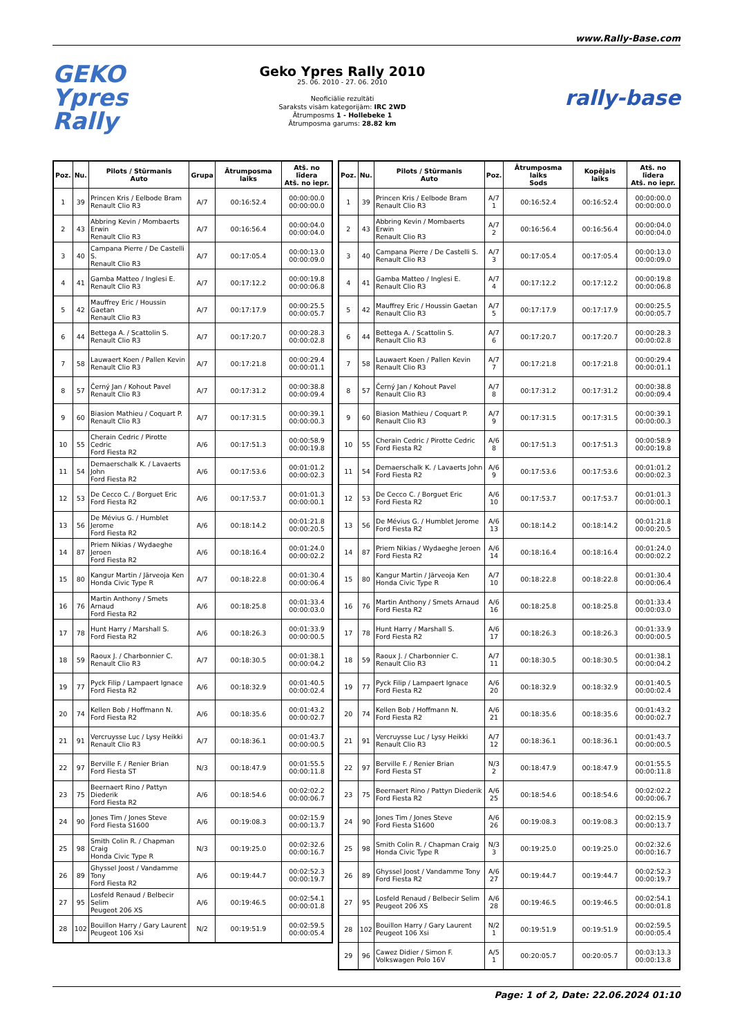www.Rally-Base.com
GEKO
Ypres
Rally
Geko Ypres Rally 2010
25. 06. 2010 - 27. 06. 2010
Neoficiālie rezultāti
Saraksts visām kategorijām: IRC 2WD
Ātrumposms 1 - Hollebeke 1
Ātrumposma garums: 28.82 km
rally-base
| Poz. | Nu. | Pilots / Stūrmanis Auto | Grupa | Ātrumposma laiks | Atš. no līdera Atš. no iepr. |
| --- | --- | --- | --- | --- | --- |
| 1 | 39 | Princen Kris / Eelbode Bram Renault Clio R3 | A/7 | 00:16:52.4 | 00:00:00.0 00:00:00.0 |
| 2 | 43 | Abbring Kevin / Mombaerts Erwin Renault Clio R3 | A/7 | 00:16:56.4 | 00:00:04.0 00:00:04.0 |
| 3 | 40 | Campana Pierre / De Castelli S. Renault Clio R3 | A/7 | 00:17:05.4 | 00:00:13.0 00:00:09.0 |
| 4 | 41 | Gamba Matteo / Inglesi E. Renault Clio R3 | A/7 | 00:17:12.2 | 00:00:19.8 00:00:06.8 |
| 5 | 42 | Mauffrey Eric / Houssin Gaetan Renault Clio R3 | A/7 | 00:17:17.9 | 00:00:25.5 00:00:05.7 |
| 6 | 44 | Bettega A. / Scattolin S. Renault Clio R3 | A/7 | 00:17:20.7 | 00:00:28.3 00:00:02.8 |
| 7 | 58 | Lauwaert Koen / Pallen Kevin Renault Clio R3 | A/7 | 00:17:21.8 | 00:00:29.4 00:00:01.1 |
| 8 | 57 | Černý Jan / Kohout Pavel Renault Clio R3 | A/7 | 00:17:31.2 | 00:00:38.8 00:00:09.4 |
| 9 | 60 | Biasion Mathieu / Coquart P. Renault Clio R3 | A/7 | 00:17:31.5 | 00:00:39.1 00:00:00.3 |
| 10 | 55 | Cherain Cedric / Pirotte Cedric Ford Fiesta R2 | A/6 | 00:17:51.3 | 00:00:58.9 00:00:19.8 |
| 11 | 54 | Demaerschalk K. / Lavaerts John Ford Fiesta R2 | A/6 | 00:17:53.6 | 00:01:01.2 00:00:02.3 |
| 12 | 53 | De Cecco C. / Borguet Eric Ford Fiesta R2 | A/6 | 00:17:53.7 | 00:01:01.3 00:00:00.1 |
| 13 | 56 | De Mévius G. / Humblet Jerome Ford Fiesta R2 | A/6 | 00:18:14.2 | 00:01:21.8 00:00:20.5 |
| 14 | 87 | Priem Nikias / Wydaeghe Jeroen Ford Fiesta R2 | A/6 | 00:18:16.4 | 00:01:24.0 00:00:02.2 |
| 15 | 80 | Kangur Martin / Järveoja Ken Honda Civic Type R | A/7 | 00:18:22.8 | 00:01:30.4 00:00:06.4 |
| 16 | 76 | Martin Anthony / Smets Arnaud Ford Fiesta R2 | A/6 | 00:18:25.8 | 00:01:33.4 00:00:03.0 |
| 17 | 78 | Hunt Harry / Marshall S. Ford Fiesta R2 | A/6 | 00:18:26.3 | 00:01:33.9 00:00:00.5 |
| 18 | 59 | Raoux J. / Charbonnier C. Renault Clio R3 | A/7 | 00:18:30.5 | 00:01:38.1 00:00:04.2 |
| 19 | 77 | Pyck Filip / Lampaert Ignace Ford Fiesta R2 | A/6 | 00:18:32.9 | 00:01:40.5 00:00:02.4 |
| 20 | 74 | Kellen Bob / Hoffmann N. Ford Fiesta R2 | A/6 | 00:18:35.6 | 00:01:43.2 00:00:02.7 |
| 21 | 91 | Vercruysse Luc / Lysy Heikki Renault Clio R3 | A/7 | 00:18:36.1 | 00:01:43.7 00:00:00.5 |
| 22 | 97 | Berville F. / Renier Brian Ford Fiesta ST | N/3 | 00:18:47.9 | 00:01:55.5 00:00:11.8 |
| 23 | 75 | Beernaert Rino / Pattyn Diederik Ford Fiesta R2 | A/6 | 00:18:54.6 | 00:02:02.2 00:00:06.7 |
| 24 | 90 | Jones Tim / Jones Steve Ford Fiesta S1600 | A/6 | 00:19:08.3 | 00:02:15.9 00:00:13.7 |
| 25 | 98 | Smith Colin R. / Chapman Craig Honda Civic Type R | N/3 | 00:19:25.0 | 00:02:32.6 00:00:16.7 |
| 26 | 89 | Ghyssel Joost / Vandamme Tony Ford Fiesta R2 | A/6 | 00:19:44.7 | 00:02:52.3 00:00:19.7 |
| 27 | 95 | Losfeld Renaud / Belbecir Selim Peugeot 206 XS | A/6 | 00:19:46.5 | 00:02:54.1 00:00:01.8 |
| 28 | 102 | Bouillon Harry / Gary Laurent Peugeot 106 Xsi | N/2 | 00:19:51.9 | 00:02:59.5 00:00:05.4 |
| Poz. | Nu. | Pilots / Stūrmanis Auto | Poz. | Ātrumposma laiks Sods | Kopējais laiks | Atš. no līdera Atš. no iepr. |
| --- | --- | --- | --- | --- | --- | --- |
| 1 | 39 | Princen Kris / Eelbode Bram Renault Clio R3 | A/7 1 | 00:16:52.4 | 00:16:52.4 | 00:00:00.0 00:00:00.0 |
| 2 | 43 | Abbring Kevin / Mombaerts Erwin Renault Clio R3 | A/7 2 | 00:16:56.4 | 00:16:56.4 | 00:00:04.0 00:00:04.0 |
| 3 | 40 | Campana Pierre / De Castelli S. Renault Clio R3 | A/7 3 | 00:17:05.4 | 00:17:05.4 | 00:00:13.0 00:00:09.0 |
| 4 | 41 | Gamba Matteo / Inglesi E. Renault Clio R3 | A/7 4 | 00:17:12.2 | 00:17:12.2 | 00:00:19.8 00:00:06.8 |
| 5 | 42 | Mauffrey Eric / Houssin Gaetan Renault Clio R3 | A/7 5 | 00:17:17.9 | 00:17:17.9 | 00:00:25.5 00:00:05.7 |
| 6 | 44 | Bettega A. / Scattolin S. Renault Clio R3 | A/7 6 | 00:17:20.7 | 00:17:20.7 | 00:00:28.3 00:00:02.8 |
| 7 | 58 | Lauwaert Koen / Pallen Kevin Renault Clio R3 | A/7 7 | 00:17:21.8 | 00:17:21.8 | 00:00:29.4 00:00:01.1 |
| 8 | 57 | Černý Jan / Kohout Pavel Renault Clio R3 | A/7 8 | 00:17:31.2 | 00:17:31.2 | 00:00:38.8 00:00:09.4 |
| 9 | 60 | Biasion Mathieu / Coquart P. Renault Clio R3 | A/7 9 | 00:17:31.5 | 00:17:31.5 | 00:00:39.1 00:00:00.3 |
| 10 | 55 | Cherain Cedric / Pirotte Cedric Ford Fiesta R2 | A/6 8 | 00:17:51.3 | 00:17:51.3 | 00:00:58.9 00:00:19.8 |
| 11 | 54 | Demaerschalk K. / Lavaerts John Ford Fiesta R2 | A/6 9 | 00:17:53.6 | 00:17:53.6 | 00:01:01.2 00:00:02.3 |
| 12 | 53 | De Cecco C. / Borguet Eric Ford Fiesta R2 | A/6 10 | 00:17:53.7 | 00:17:53.7 | 00:01:01.3 00:00:00.1 |
| 13 | 56 | De Mévius G. / Humblet Jerome Ford Fiesta R2 | A/6 13 | 00:18:14.2 | 00:18:14.2 | 00:01:21.8 00:00:20.5 |
| 14 | 87 | Priem Nikias / Wydaeghe Jeroen Ford Fiesta R2 | A/6 14 | 00:18:16.4 | 00:18:16.4 | 00:01:24.0 00:00:02.2 |
| 15 | 80 | Kangur Martin / Järveoja Ken Honda Civic Type R | A/7 10 | 00:18:22.8 | 00:18:22.8 | 00:01:30.4 00:00:06.4 |
| 16 | 76 | Martin Anthony / Smets Arnaud Ford Fiesta R2 | A/6 16 | 00:18:25.8 | 00:18:25.8 | 00:01:33.4 00:00:03.0 |
| 17 | 78 | Hunt Harry / Marshall S. Ford Fiesta R2 | A/6 17 | 00:18:26.3 | 00:18:26.3 | 00:01:33.9 00:00:00.5 |
| 18 | 59 | Raoux J. / Charbonnier C. Renault Clio R3 | A/7 11 | 00:18:30.5 | 00:18:30.5 | 00:01:38.1 00:00:04.2 |
| 19 | 77 | Pyck Filip / Lampaert Ignace Ford Fiesta R2 | A/6 20 | 00:18:32.9 | 00:18:32.9 | 00:01:40.5 00:00:02.4 |
| 20 | 74 | Kellen Bob / Hoffmann N. Ford Fiesta R2 | A/6 21 | 00:18:35.6 | 00:18:35.6 | 00:01:43.2 00:00:02.7 |
| 21 | 91 | Vercruysse Luc / Lysy Heikki Renault Clio R3 | A/7 12 | 00:18:36.1 | 00:18:36.1 | 00:01:43.7 00:00:00.5 |
| 22 | 97 | Berville F. / Renier Brian Ford Fiesta ST | N/3 2 | 00:18:47.9 | 00:18:47.9 | 00:01:55.5 00:00:11.8 |
| 23 | 75 | Beernaert Rino / Pattyn Diederik Ford Fiesta R2 | A/6 25 | 00:18:54.6 | 00:18:54.6 | 00:02:02.2 00:00:06.7 |
| 24 | 90 | Jones Tim / Jones Steve Ford Fiesta S1600 | A/6 26 | 00:19:08.3 | 00:19:08.3 | 00:02:15.9 00:00:13.7 |
| 25 | 98 | Smith Colin R. / Chapman Craig Honda Civic Type R | N/3 3 | 00:19:25.0 | 00:19:25.0 | 00:02:32.6 00:00:16.7 |
| 26 | 89 | Ghyssel Joost / Vandamme Tony Ford Fiesta R2 | A/6 27 | 00:19:44.7 | 00:19:44.7 | 00:02:52.3 00:00:19.7 |
| 27 | 95 | Losfeld Renaud / Belbecir Selim Peugeot 206 XS | A/6 28 | 00:19:46.5 | 00:19:46.5 | 00:02:54.1 00:00:01.8 |
| 28 | 102 | Bouillon Harry / Gary Laurent Peugeot 106 Xsi | N/2 1 | 00:19:51.9 | 00:19:51.9 | 00:02:59.5 00:00:05.4 |
| 29 | 96 | Cawez Didier / Simon F. Volkswagen Polo 16V | A/5 1 | 00:20:05.7 | 00:20:05.7 | 00:03:13.3 00:00:13.8 |
Page: 1 of 2, Date: 22.06.2024 01:10